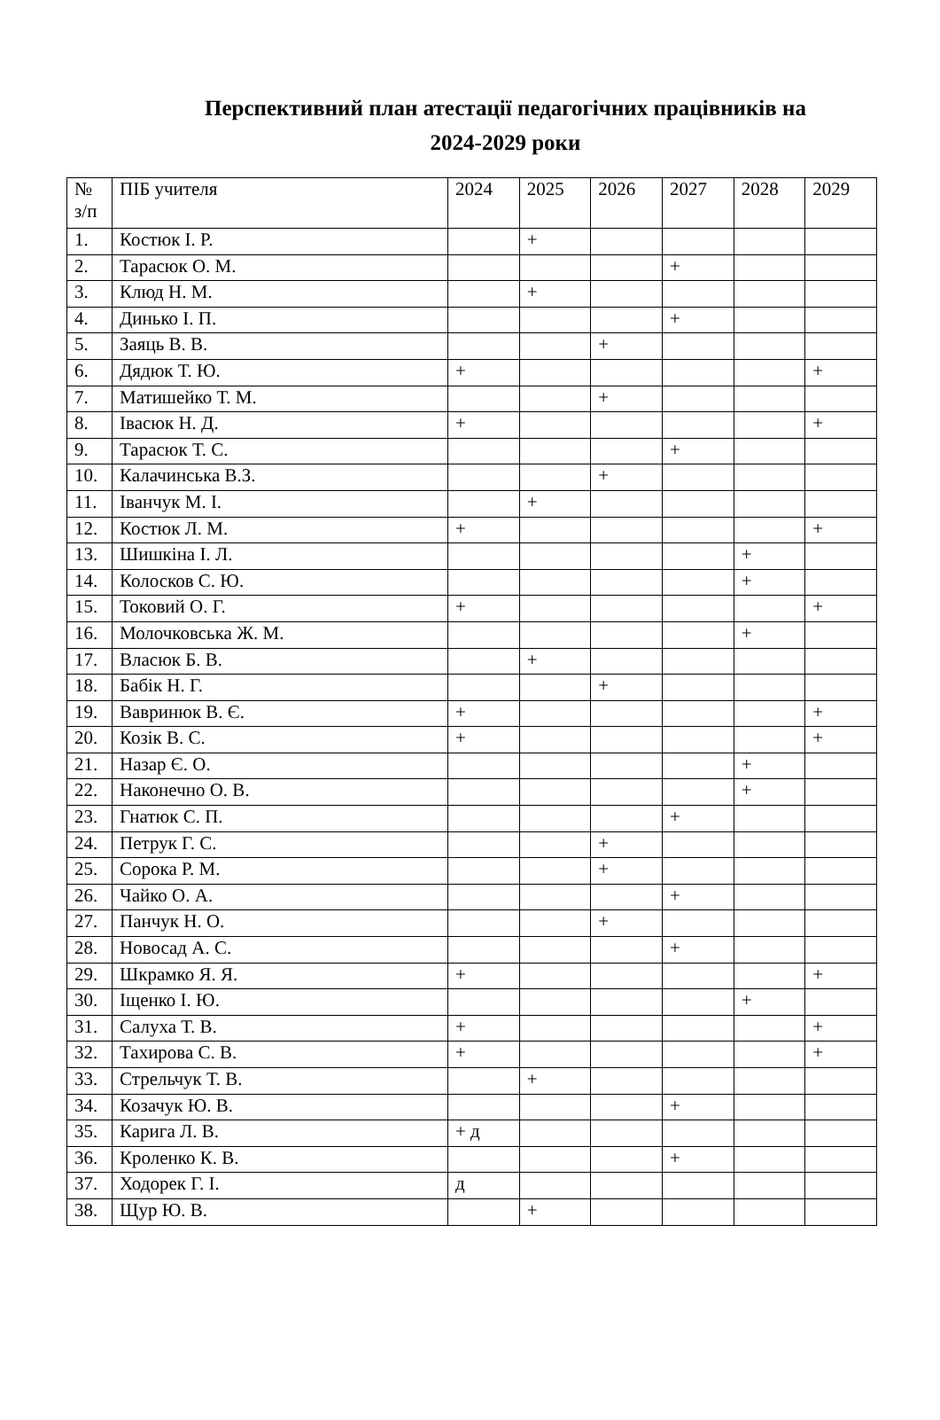Перспективний план атестації педагогічних працівників на
2024-2029 роки
| № з/п | ПІБ учителя | 2024 | 2025 | 2026 | 2027 | 2028 | 2029 |
| --- | --- | --- | --- | --- | --- | --- | --- |
| 1. | Костюк І. Р. | | + | | | | |
| 2. | Тарасюк О. М. | | | | + | | |
| 3. | Клюд Н. М. | | + | | | | |
| 4. | Динько І. П. | | | | + | | |
| 5. | Заяць В. В. | | | + | | | |
| 6. | Дядюк Т. Ю. | + | | | | | + |
| 7. | Матишейко Т. М. | | | + | | | |
| 8. | Івасюк Н. Д. | + | | | | | + |
| 9. | Тарасюк Т. С. | | | | + | | |
| 10. | Калачинська В.З. | | | + | | | |
| 11. | Іванчук М. І. | | + | | | | |
| 12. | Костюк Л. М. | + | | | | | + |
| 13. | Шишкіна І. Л. | | | | | + | |
| 14. | Колосков С. Ю. | | | | | + | |
| 15. | Токовий О. Г. | + | | | | | + |
| 16. | Молочковська Ж. М. | | | | | + | |
| 17. | Власюк Б. В. | | + | | | | |
| 18. | Бабік Н. Г. | | | + | | | |
| 19. | Вавринюк В. Є. | + | | | | | + |
| 20. | Козік В. С. | + | | | | | + |
| 21. | Назар Є. О. | | | | | + | |
| 22. | Наконечно О. В. | | | | | + | |
| 23. | Гнатюк С. П. | | | | + | | |
| 24. | Петрук Г. С. | | | + | | | |
| 25. | Сорока Р. М. | | | + | | | |
| 26. | Чайко О. А. | | | | + | | |
| 27. | Панчук Н. О. | | | + | | | |
| 28. | Новосад А. С. | | | | + | | |
| 29. | Шкрамко Я. Я. | + | | | | | + |
| 30. | Іщенко І. Ю. | | | | | + | |
| 31. | Салуха Т. В. | + | | | | | + |
| 32. | Тахирова С. В. | + | | | | | + |
| 33. | Стрельчук Т. В. | | + | | | | |
| 34. | Козачук Ю. В. | | | | + | | |
| 35. | Карига Л. В. | + д | | | | | |
| 36. | Кроленко К. В. | | | | + | | |
| 37. | Ходорек Г. І. | д | | | | | |
| 38. | Щур Ю. В. | | + | | | | |